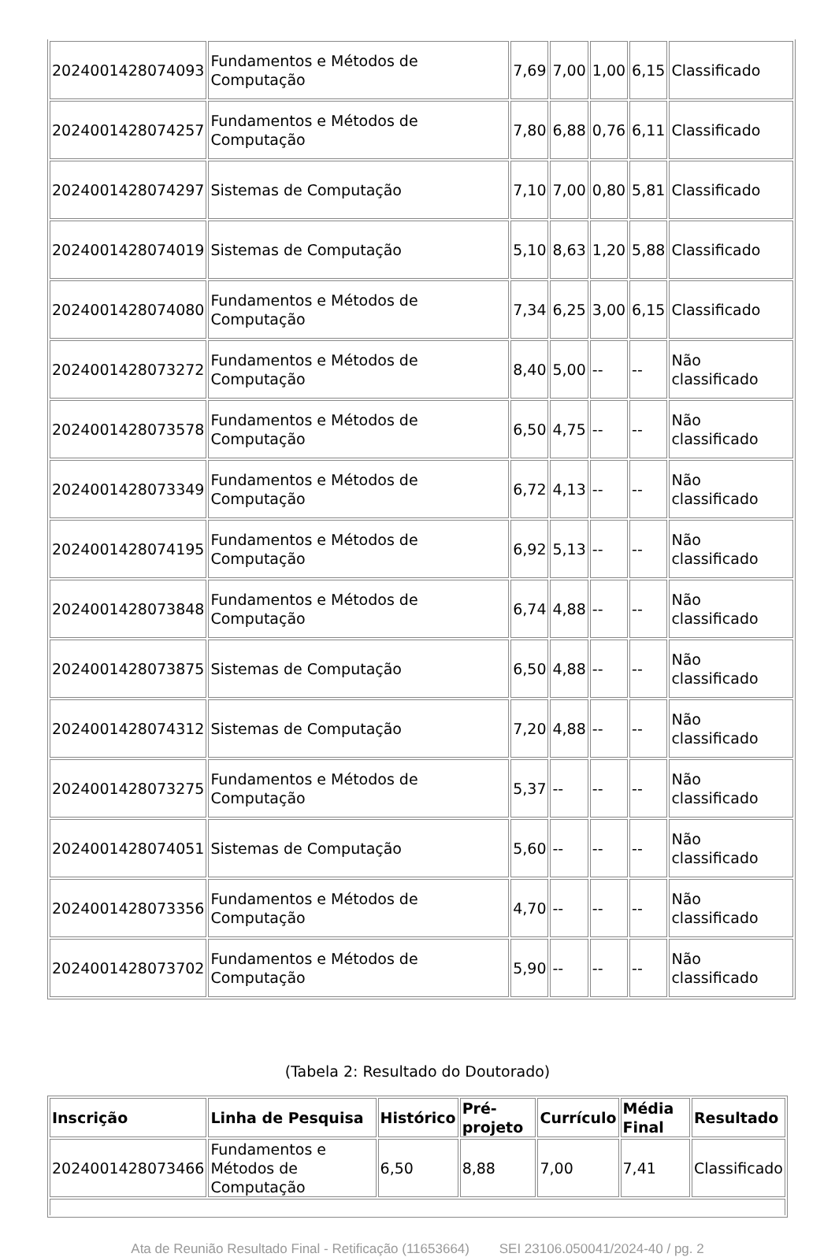| 2024001428074093 | Fundamentos e Métodos de Computação | 7,69 | 7,00 | 1,00 | 6,15 | Classificado |
| 2024001428074257 | Fundamentos e Métodos de Computação | 7,80 | 6,88 | 0,76 | 6,11 | Classificado |
| 2024001428074297 | Sistemas de Computação | 7,10 | 7,00 | 0,80 | 5,81 | Classificado |
| 2024001428074019 | Sistemas de Computação | 5,10 | 8,63 | 1,20 | 5,88 | Classificado |
| 2024001428074080 | Fundamentos e Métodos de Computação | 7,34 | 6,25 | 3,00 | 6,15 | Classificado |
| 2024001428073272 | Fundamentos e Métodos de Computação | 8,40 | 5,00 | -- | -- | Não classificado |
| 2024001428073578 | Fundamentos e Métodos de Computação | 6,50 | 4,75 | -- | -- | Não classificado |
| 2024001428073349 | Fundamentos e Métodos de Computação | 6,72 | 4,13 | -- | -- | Não classificado |
| 2024001428074195 | Fundamentos e Métodos de Computação | 6,92 | 5,13 | -- | -- | Não classificado |
| 2024001428073848 | Fundamentos e Métodos de Computação | 6,74 | 4,88 | -- | -- | Não classificado |
| 2024001428073875 | Sistemas de Computação | 6,50 | 4,88 | -- | -- | Não classificado |
| 2024001428074312 | Sistemas de Computação | 7,20 | 4,88 | -- | -- | Não classificado |
| 2024001428073275 | Fundamentos e Métodos de Computação | 5,37 | -- | -- | -- | Não classificado |
| 2024001428074051 | Sistemas de Computação | 5,60 | -- | -- | -- | Não classificado |
| 2024001428073356 | Fundamentos e Métodos de Computação | 4,70 | -- | -- | -- | Não classificado |
| 2024001428073702 | Fundamentos e Métodos de Computação | 5,90 | -- | -- | -- | Não classificado |
(Tabela 2: Resultado do Doutorado)
| Inscrição | Linha de Pesquisa | Histórico | Pré-projeto | Currículo | Média Final | Resultado |
| --- | --- | --- | --- | --- | --- | --- |
| 2024001428073466 | Fundamentos e Métodos de Computação | 6,50 | 8,88 | 7,00 | 7,41 | Classificado |
Ata de Reunião Resultado Final - Retificação (11653664) SEI 23106.050041/2024-40 / pg. 2